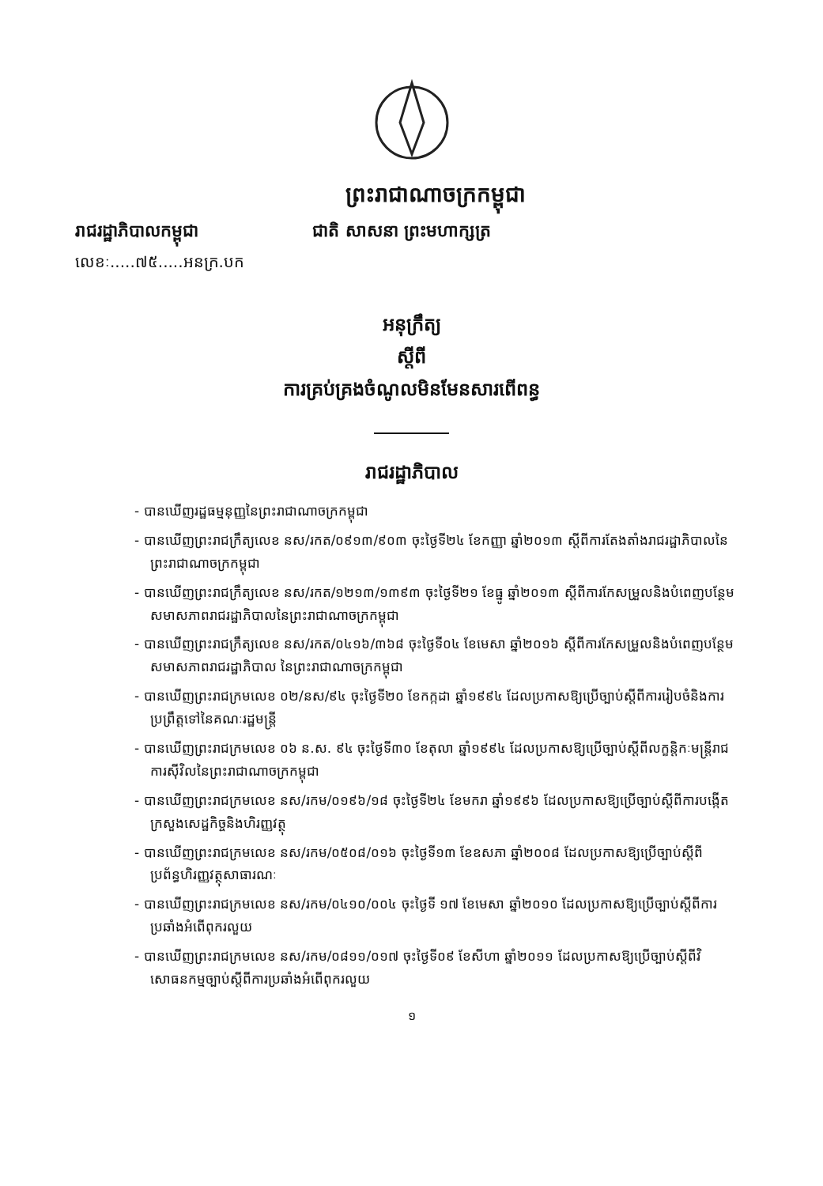ព្រះរាជាណាចក្រកម្ពុជា
រាជរដ្ឋាភិបាលកម្ពុជា ជាតិ សាសនា ព្រះមហាក្សត្រ
លេខៈ.....៧៥.....អនក្រ.បក
អនុក្រឹត្យ
ស្តីពី
ការគ្រប់គ្រងចំណូលមិនមែនសារពើពន្ធ
រាជរដ្ឋាភិបាល
- បានឃើញរដ្ឋធម្មនុញ្ញនៃព្រះរាជាណាចក្រកម្ពុជា
- បានឃើញព្រះរាជក្រឹត្យលេខ នស/រកត/០៩១៣/៩០៣ ចុះថ្ងៃទី២៤ ខែកញ្ញា ឆ្នាំ២០១៣ ស្តីពីការតែងតាំងរាជរដ្ឋាភិបាលនៃព្រះរាជាណាចក្រកម្ពុជា
- បានឃើញព្រះរាជក្រឹត្យលេខ នស/រកត/១២១៣/១៣៩៣ ចុះថ្ងៃទី២១ ខែធ្នូ ឆ្នាំ២០១៣ ស្តីពីការកែសម្រួលនិងបំពេញបន្ថែមសមាសភាពរាជរដ្ឋាភិបាលនៃព្រះរាជាណាចក្រកម្ពុជា
- បានឃើញព្រះរាជក្រឹត្យលេខ នស/រកត/០៤១៦/៣៦៨ ចុះថ្ងៃទី០៤ ខែមេសា ឆ្នាំ២០១៦ ស្តីពីការកែសម្រួលនិងបំពេញបន្ថែមសមាសភាពរាជរដ្ឋាភិបាល នៃព្រះរាជាណាចក្រកម្ពុជា
- បានឃើញព្រះរាជក្រមលេខ ០២/នស/៩៤ ចុះថ្ងៃទី២០ ខែកក្កដា ឆ្នាំ១៩៩៤ ដែលប្រកាសឱ្យប្រើច្បាប់ស្តីពីការរៀបចំនិងការប្រព្រឹត្តទៅនៃគណៈរដ្ឋមន្ត្រី
- បានឃើញព្រះរាជក្រមលេខ ០៦ ន.ស. ៩៤ ចុះថ្ងៃទី៣០ ខែតុលា ឆ្នាំ១៩៩៤ ដែលប្រកាសឱ្យប្រើច្បាប់ស្តីពីលក្ខន្តិកៈមន្ត្រីរាជការស៊ីវិលនៃព្រះរាជាណាចក្រកម្ពុជា
- បានឃើញព្រះរាជក្រមលេខ នស/រកម/០១៩៦/១៨ ចុះថ្ងៃទី២៤ ខែមករា ឆ្នាំ១៩៩៦ ដែលប្រកាសឱ្យប្រើច្បាប់ស្តីពីការបង្កើតក្រសួងសេដ្ឋកិច្ចនិងហិរញ្ញវត្ថុ
- បានឃើញព្រះរាជក្រមលេខ នស/រកម/០៥០៨/០១៦ ចុះថ្ងៃទី១៣ ខែឧសភា ឆ្នាំ២០០៨ ដែលប្រកាសឱ្យប្រើច្បាប់ស្តីពីប្រព័ន្ធហិរញ្ញវត្ថុសាធារណៈ
- បានឃើញព្រះរាជក្រមលេខ នស/រកម/០៤១០/០០៤ ចុះថ្ងៃទី ១៧ ខែមេសា ឆ្នាំ២០១០ ដែលប្រកាសឱ្យប្រើច្បាប់ស្តីពីការប្រឆាំងអំពើពុករលួយ
- បានឃើញព្រះរាជក្រមលេខ នស/រកម/០៨១១/០១៧ ចុះថ្ងៃទី០៩ ខែសីហា ឆ្នាំ២០១១ ដែលប្រកាសឱ្យប្រើច្បាប់ស្តីពីវិសោធនកម្មច្បាប់ស្តីពីការប្រឆាំងអំពើពុករលួយ
១